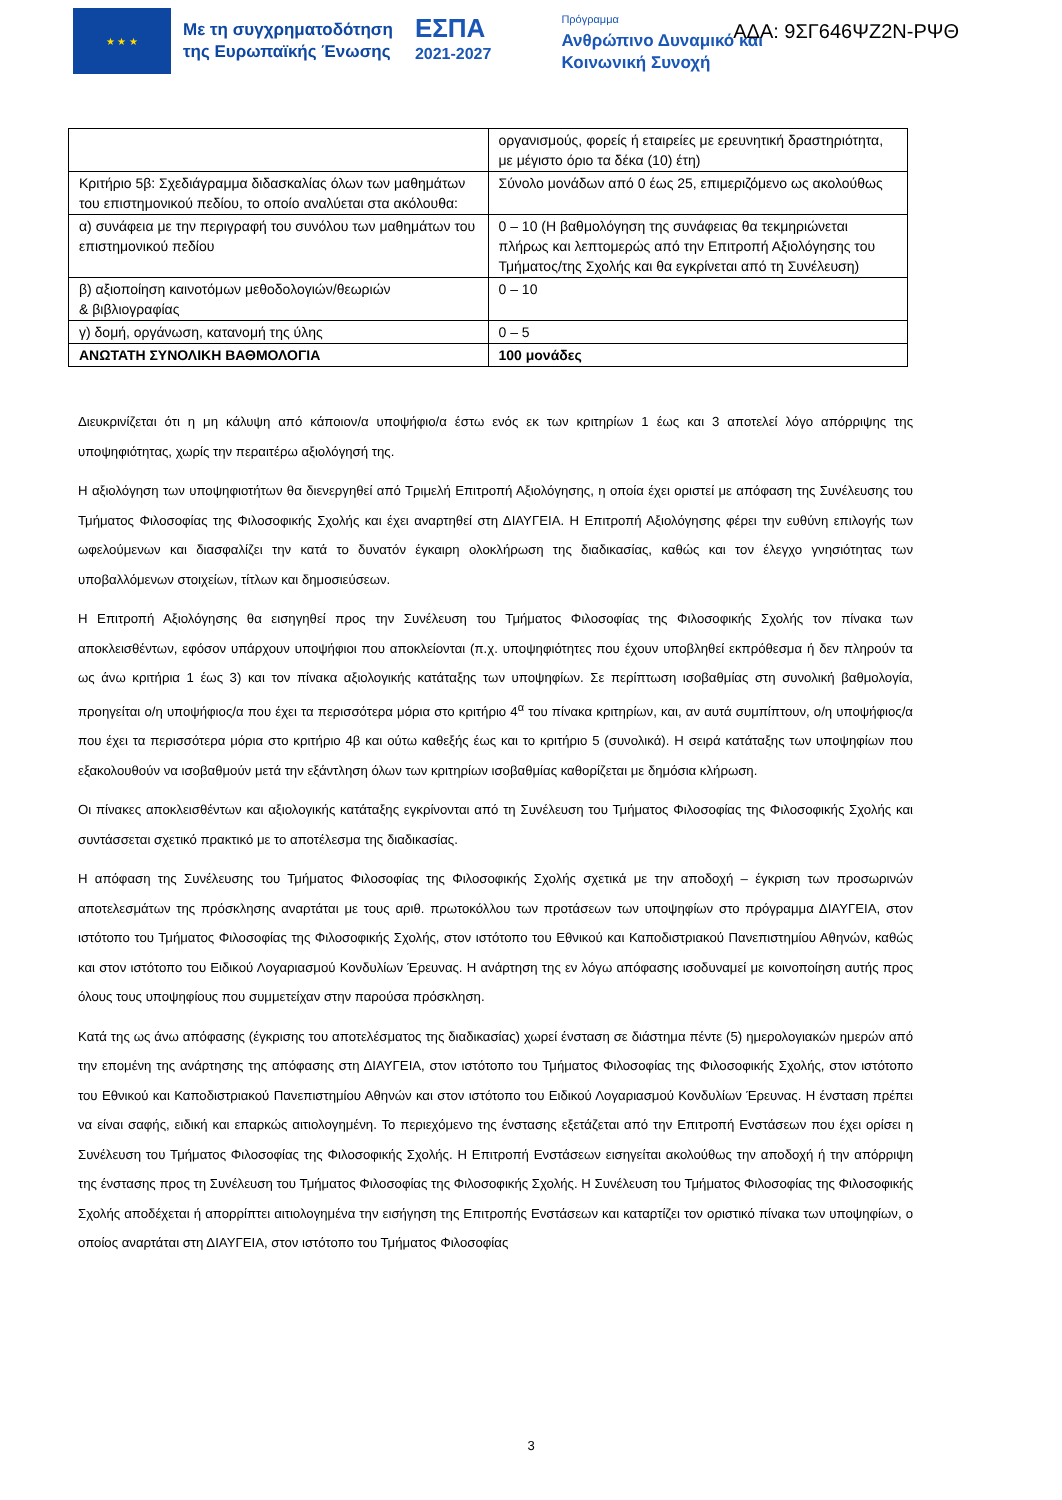★ ★ ★
Με τη συγχρηματοδότηση
της Ευρωπαϊκής Ένωσης
ΕΣΠΑ
2021-2027
Πρόγραμμα
Ανθρώπινο Δυναμικό και
Κοινωνική Συνοχή
ΑΔΑ: 9ΣΓ646ΨΖ2Ν-ΡΨΘ
| | οργανισμούς, φορείς ή εταιρείες με ερευνητική δραστηριότητα, με μέγιστο όριο τα δέκα (10) έτη) |
| Κριτήριο 5β: Σχεδιάγραμμα διδασκαλίας όλων των μαθημάτων του επιστημονικού πεδίου, το οποίο αναλύεται στα ακόλουθα: | Σύνολο μονάδων από 0 έως 25, επιμεριζόμενο ως ακολούθως |
| α) συνάφεια με την περιγραφή του συνόλου των μαθημάτων του επιστημονικού πεδίου | 0 – 10 (Η βαθμολόγηση της συνάφειας θα τεκμηριώνεται πλήρως και λεπτομερώς από την Επιτροπή Αξιολόγησης του Τμήματος/της Σχολής και θα εγκρίνεται από τη Συνέλευση) |
| β) αξιοποίηση καινοτόμων μεθοδολογιών/θεωριών & βιβλιογραφίας | 0 – 10 |
| γ) δομή, οργάνωση, κατανομή της ύλης | 0 – 5 |
| ΑΝΩΤΑΤΗ ΣΥΝΟΛΙΚΗ ΒΑΘΜΟΛΟΓΙΑ | 100 μονάδες |
Διευκρινίζεται ότι η μη κάλυψη από κάποιον/α υποψήφιο/α έστω ενός εκ των κριτηρίων 1 έως και 3 αποτελεί λόγο απόρριψης της υποψηφιότητας, χωρίς την περαιτέρω αξιολόγησή της.
Η αξιολόγηση των υποψηφιοτήτων θα διενεργηθεί από Τριμελή Επιτροπή Αξιολόγησης, η οποία έχει οριστεί με απόφαση της Συνέλευσης του Τμήματος Φιλοσοφίας της Φιλοσοφικής Σχολής και έχει αναρτηθεί στη ΔΙΑΥΓΕΙΑ. Η Επιτροπή Αξιολόγησης φέρει την ευθύνη επιλογής των ωφελούμενων και διασφαλίζει την κατά το δυνατόν έγκαιρη ολοκλήρωση της διαδικασίας, καθώς και τον έλεγχο γνησιότητας των υποβαλλόμενων στοιχείων, τίτλων και δημοσιεύσεων.
Η Επιτροπή Αξιολόγησης θα εισηγηθεί προς την Συνέλευση του Τμήματος Φιλοσοφίας της Φιλοσοφικής Σχολής τον πίνακα των αποκλεισθέντων, εφόσον υπάρχουν υποψήφιοι που αποκλείονται (π.χ. υποψηφιότητες που έχουν υποβληθεί εκπρόθεσμα ή δεν πληρούν τα ως άνω κριτήρια 1 έως 3) και τον πίνακα αξιολογικής κατάταξης των υποψηφίων. Σε περίπτωση ισοβαθμίας στη συνολική βαθμολογία, προηγείται ο/η υποψήφιος/α που έχει τα περισσότερα μόρια στο κριτήριο 4<sup>α</sup> του πίνακα κριτηρίων, και, αν αυτά συμπίπτουν, ο/η υποψήφιος/α που έχει τα περισσότερα μόρια στο κριτήριο 4β και ούτω καθεξής έως και το κριτήριο 5 (συνολικά). Η σειρά κατάταξης των υποψηφίων που εξακολουθούν να ισοβαθμούν μετά την εξάντληση όλων των κριτηρίων ισοβαθμίας καθορίζεται με δημόσια κλήρωση.
Οι πίνακες αποκλεισθέντων και αξιολογικής κατάταξης εγκρίνονται από τη Συνέλευση του Τμήματος Φιλοσοφίας της Φιλοσοφικής Σχολής και συντάσσεται σχετικό πρακτικό με το αποτέλεσμα της διαδικασίας.
Η απόφαση της Συνέλευσης του Τμήματος Φιλοσοφίας της Φιλοσοφικής Σχολής σχετικά με την αποδοχή – έγκριση των προσωρινών αποτελεσμάτων της πρόσκλησης αναρτάται με τους αριθ. πρωτοκόλλου των προτάσεων των υποψηφίων στο πρόγραμμα ΔΙΑΥΓΕΙΑ, στον ιστότοπο του Τμήματος Φιλοσοφίας της Φιλοσοφικής Σχολής, στον ιστότοπο του Εθνικού και Καποδιστριακού Πανεπιστημίου Αθηνών, καθώς και στον ιστότοπο του Ειδικού Λογαριασμού Κονδυλίων Έρευνας. Η ανάρτηση της εν λόγω απόφασης ισοδυναμεί με κοινοποίηση αυτής προς όλους τους υποψηφίους που συμμετείχαν στην παρούσα πρόσκληση.
Κατά της ως άνω απόφασης (έγκρισης του αποτελέσματος της διαδικασίας) χωρεί ένσταση σε διάστημα πέντε (5) ημερολογιακών ημερών από την επομένη της ανάρτησης της απόφασης στη ΔΙΑΥΓΕΙΑ, στον ιστότοπο του Τμήματος Φιλοσοφίας της Φιλοσοφικής Σχολής, στον ιστότοπο του Εθνικού και Καποδιστριακού Πανεπιστημίου Αθηνών και στον ιστότοπο του Ειδικού Λογαριασμού Κονδυλίων Έρευνας. Η ένσταση πρέπει να είναι σαφής, ειδική και επαρκώς αιτιολογημένη. Το περιεχόμενο της ένστασης εξετάζεται από την Επιτροπή Ενστάσεων που έχει ορίσει η Συνέλευση του Τμήματος Φιλοσοφίας της Φιλοσοφικής Σχολής. Η Επιτροπή Ενστάσεων εισηγείται ακολούθως την αποδοχή ή την απόρριψη της ένστασης προς τη Συνέλευση του Τμήματος Φιλοσοφίας της Φιλοσοφικής Σχολής. Η Συνέλευση του Τμήματος Φιλοσοφίας της Φιλοσοφικής Σχολής αποδέχεται ή απορρίπτει αιτιολογημένα την εισήγηση της Επιτροπής Ενστάσεων και καταρτίζει τον οριστικό πίνακα των υποψηφίων, ο οποίος αναρτάται στη ΔΙΑΥΓΕΙΑ, στον ιστότοπο του Τμήματος Φιλοσοφίας
3